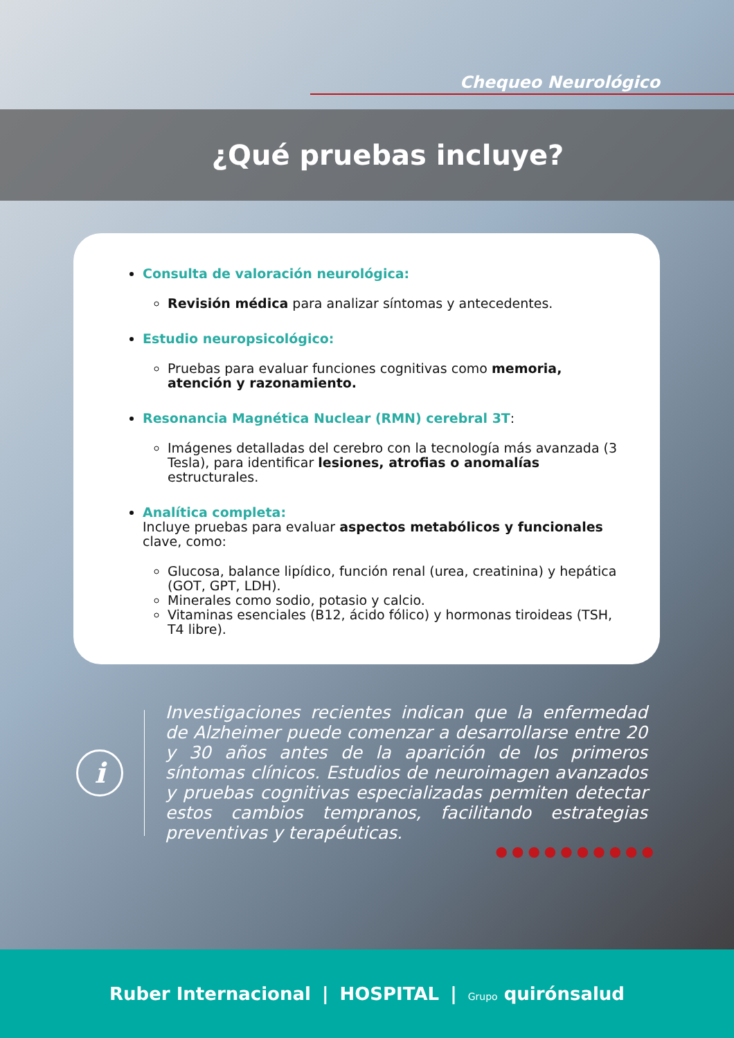Chequeo Neurológico
¿Qué pruebas incluye?
Consulta de valoración neurológica:
Revisión médica para analizar síntomas y antecedentes.
Estudio neuropsicológico:
Pruebas para evaluar funciones cognitivas como memoria, atención y razonamiento.
Resonancia Magnética Nuclear (RMN) cerebral 3T:
Imágenes detalladas del cerebro con la tecnología más avanzada (3 Tesla), para identificar lesiones, atrofias o anomalías estructurales.
Analítica completa:
Incluye pruebas para evaluar aspectos metabólicos y funcionales clave, como:
Glucosa, balance lipídico, función renal (urea, creatinina) y hepática (GOT, GPT, LDH).
Minerales como sodio, potasio y calcio.
Vitaminas esenciales (B12, ácido fólico) y hormonas tiroideas (TSH, T4 libre).
i
Investigaciones recientes indican que la enfermedad de Alzheimer puede comenzar a desarrollarse entre 20 y 30 años antes de la aparición de los primeros síntomas clínicos. Estudios de neuroimagen avanzados y pruebas cognitivas especializadas permiten detectar estos cambios tempranos, facilitando estrategias preventivas y terapéuticas.
●●●●●●●●●●
Ruber Internacional | HOSPITAL | Grupo quirónsalud